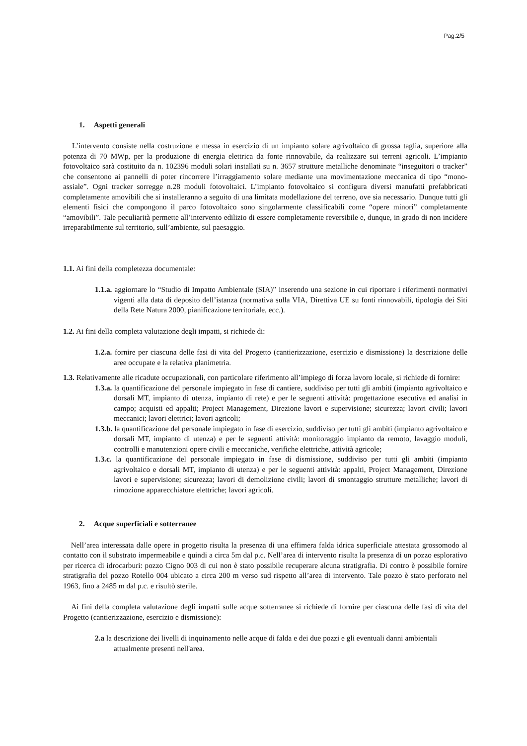Pag.2/5
1. Aspetti generali
L’intervento consiste nella costruzione e messa in esercizio di un impianto solare agrivoltaico di grossa taglia, superiore alla potenza di 70 MWp, per la produzione di energia elettrica da fonte rinnovabile, da realizzare sui terreni agricoli. L’impianto fotovoltaico sarà costituito da n. 102396 moduli solari installati su n. 3657 strutture metalliche denominate “inseguitori o tracker” che consentono ai pannelli di poter rincorrere l’irraggiamento solare mediante una movimentazione meccanica di tipo “mono-assiale”. Ogni tracker sorregge n.28 moduli fotovoltaici. L’impianto fotovoltaico si configura diversi manufatti prefabbricati completamente amovibili che si installeranno a seguito di una limitata modellazione del terreno, ove sia necessario. Dunque tutti gli elementi fisici che compongono il parco fotovoltaico sono singolarmente classificabili come “opere minori” completamente “amovibili”. Tale peculiarità permette all’intervento edilizio di essere completamente reversibile e, dunque, in grado di non incidere irreparabilmente sul territorio, sull’ambiente, sul paesaggio.
1.1. Ai fini della completezza documentale:
1.1.a. aggiornare lo “Studio di Impatto Ambientale (SIA)” inserendo una sezione in cui riportare i riferimenti normativi vigenti alla data di deposito dell’istanza (normativa sulla VIA, Direttiva UE su fonti rinnovabili, tipologia dei Siti della Rete Natura 2000, pianificazione territoriale, ecc.).
1.2. Ai fini della completa valutazione degli impatti, si richiede di:
1.2.a. fornire per ciascuna delle fasi di vita del Progetto (cantierizzazione, esercizio e dismissione) la descrizione delle aree occupate e la relativa planimetria.
1.3. Relativamente alle ricadute occupazionali, con particolare riferimento all’impiego di forza lavoro locale, si richiede di fornire:
1.3.a. la quantificazione del personale impiegato in fase di cantiere, suddiviso per tutti gli ambiti (impianto agrivoltaico e dorsali MT, impianto di utenza, impianto di rete) e per le seguenti attività: progettazione esecutiva ed analisi in campo; acquisti ed appalti; Project Management, Direzione lavori e supervisione; sicurezza; lavori civili; lavori meccanici; lavori elettrici; lavori agricoli;
1.3.b. la quantificazione del personale impiegato in fase di esercizio, suddiviso per tutti gli ambiti (impianto agrivoltaico e dorsali MT, impianto di utenza) e per le seguenti attività: monitoraggio impianto da remoto, lavaggio moduli, controlli e manutenzioni opere civili e meccaniche, verifiche elettriche, attività agricole;
1.3.c. la quantificazione del personale impiegato in fase di dismissione, suddiviso per tutti gli ambiti (impianto agrivoltaico e dorsali MT, impianto di utenza) e per le seguenti attività: appalti, Project Management, Direzione lavori e supervisione; sicurezza; lavori di demolizione civili; lavori di smontaggio strutture metalliche; lavori di rimozione apparecchiature elettriche; lavori agricoli.
2. Acque superficiali e sotterranee
Nell’area interessata dalle opere in progetto risulta la presenza di una effimera falda idrica superficiale attestata grossomodo al contatto con il substrato impermeabile e quindi a circa 5m dal p.c. Nell’area di intervento risulta la presenza di un pozzo esplorativo per ricerca di idrocarburi: pozzo Cigno 003 di cui non è stato possibile recuperare alcuna stratigrafia. Di contro è possibile fornire stratigrafia del pozzo Rotello 004 ubicato a circa 200 m verso sud rispetto all’area di intervento. Tale pozzo è stato perforato nel 1963, fino a 2485 m dal p.c. e risultò sterile.
Ai fini della completa valutazione degli impatti sulle acque sotterranee si richiede di fornire per ciascuna delle fasi di vita del Progetto (cantierizzazione, esercizio e dismissione):
2.a la descrizione dei livelli di inquinamento nelle acque di falda e dei due pozzi e gli eventuali danni ambientali attualmente presenti nell'area.